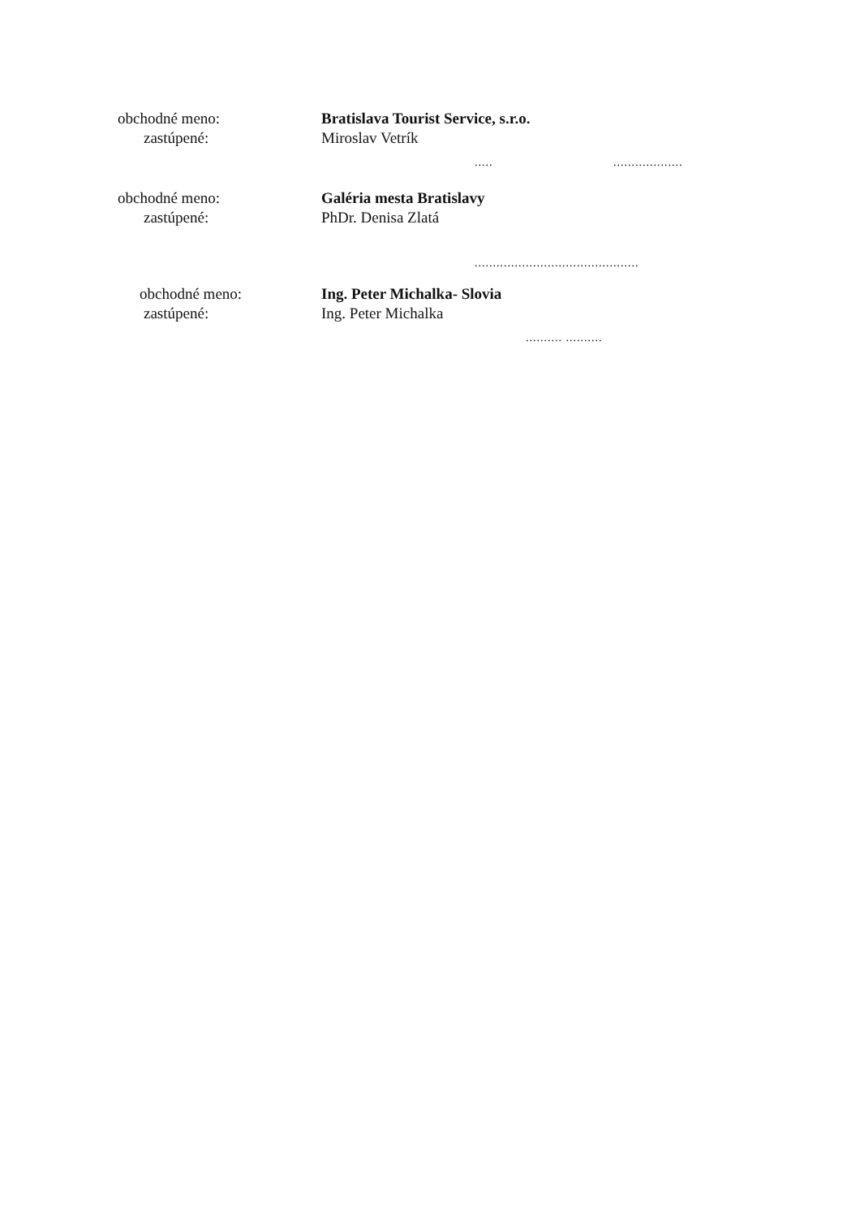obchodné meno:
zastúpené:
Bratislava Tourist Service, s.r.o.
Miroslav Vetrík
..... ...................
obchodné meno:
zastúpené:
Galéria mesta Bratislavy
PhDr. Denisa Zlatá
.............................................
obchodné meno:
zastúpené:
Ing. Peter Michalka- Slovia
Ing. Peter Michalka
.......... ..........